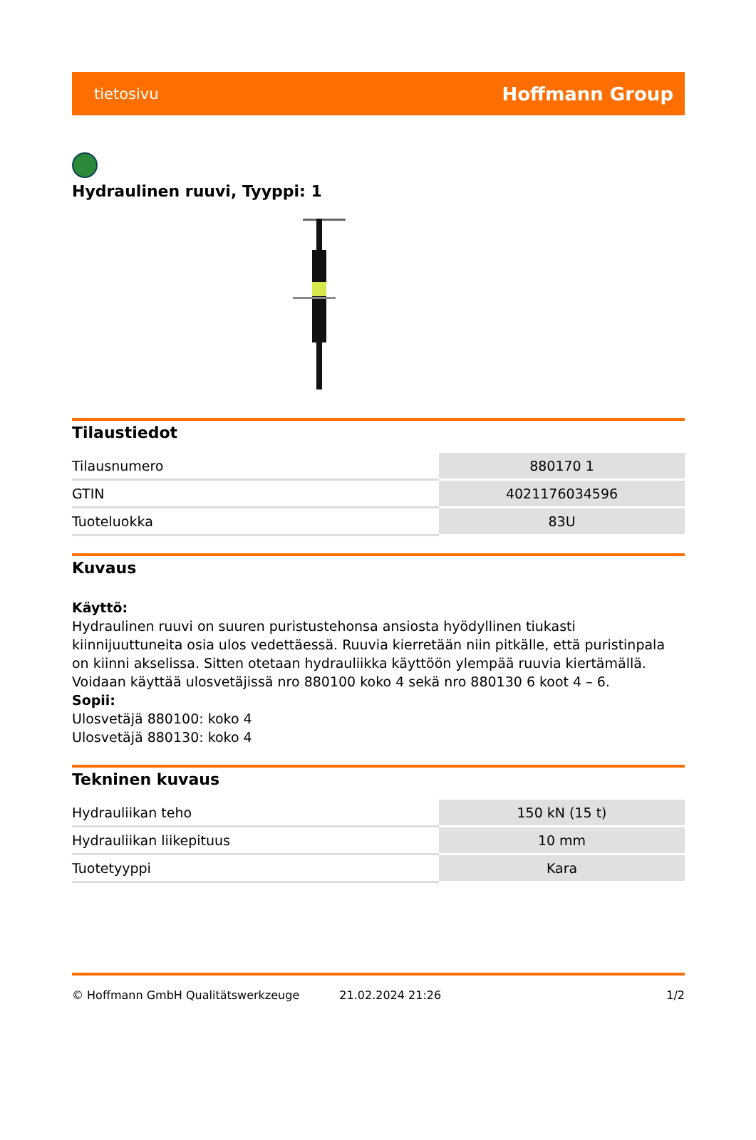tietosivu Hoffmann Group
Hydraulinen ruuvi, Tyyppi: 1
Tilaustiedot
| Tilausnumero | 880170 1 |
| GTIN | 4021176034596 |
| Tuoteluokka | 83U |
Kuvaus
Käyttö:
Hydraulinen ruuvi on suuren puristustehonsa ansiosta hyödyllinen tiukasti kiinnijuuttuneita osia ulos vedettäessä. Ruuvia kierretään niin pitkälle, että puristinpala on kiinni akselissa. Sitten otetaan hydrauliikka käyttöön ylempää ruuvia kiertämällä. Voidaan käyttää ulosvetäjissä nro 880100 koko 4 sekä nro 880130 6 koot 4 – 6.
Sopii:
Ulosvetäjä 880100: koko 4
Ulosvetäjä 880130: koko 4
Tekninen kuvaus
| Hydrauliikan teho | 150 kN (15 t) |
| Hydrauliikan liikepituus | 10 mm |
| Tuotetyyppi | Kara |
© Hoffmann GmbH Qualitätswerkzeuge 21.02.2024 21:26 1/2